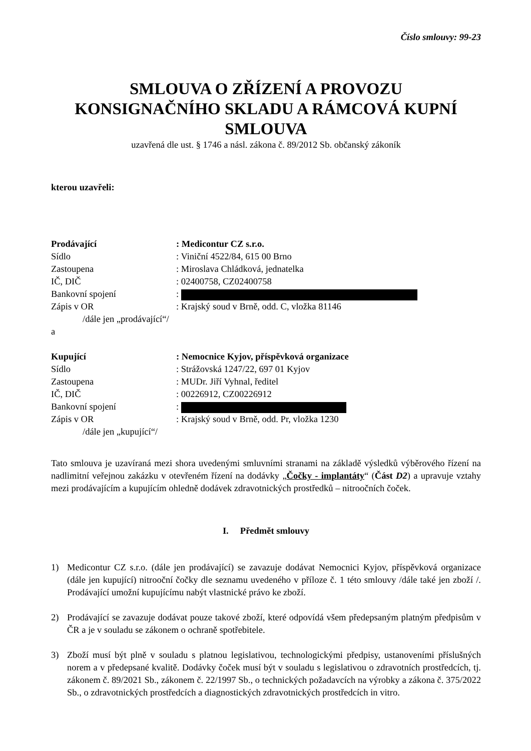Číslo smlouvy: 99-23
SMLOUVA O ZŘÍZENÍ A PROVOZU
KONSIGNAČNÍHO SKLADU A RÁMCOVÁ KUPNÍ
SMLOUVA
uzavřená dle ust. § 1746 a násl. zákona č. 89/2012 Sb. občanský zákoník
kterou uzavřeli:
Prodávající: Medicontur CZ s.r.o.
Sídlo: Viniční 4522/84, 615 00 Brno
Zastoupena: Miroslava Chládková, jednatelka
IČ, DIČ: 02400758, CZ02400758
Bankovní spojení:
Zápis v OR: Krajský soud v Brně, odd. C, vložka 81146
/dále jen „prodávající“/
a
Kupující: Nemocnice Kyjov, příspěvková organizace
Sídlo: Strážovská 1247/22, 697 01 Kyjov
Zastoupena: MUDr. Jiří Vyhnal, ředitel
IČ, DIČ: 00226912, CZ00226912
Bankovní spojení:
Zápis v OR: Krajský soud v Brně, odd. Pr, vložka 1230
/dále jen „kupující“/
Tato smlouva je uzavíraná mezi shora uvedenými smluvními stranami na základě výsledků výběrového řízení na nadlimitní veřejnou zakázku v otevřeném řízení na dodávky „Čočky - implantáty“ (Část D2) a upravuje vztahy mezi prodávajícím a kupujícím ohledně dodávek zdravotnických prostředků – nitroočních čoček.
I. Předmět smlouvy
1) Medicontur CZ s.r.o. (dále jen prodávající) se zavazuje dodávat Nemocnici Kyjov, příspěvková organizace (dále jen kupující) nitrooční čočky dle seznamu uvedeného v příloze č. 1 této smlouvy /dále také jen zboží /. Prodávající umožní kupujícímu nabýt vlastnické právo ke zboží.
2) Prodávající se zavazuje dodávat pouze takové zboží, které odpovídá všem předepsaným platným předpisům v ČR a je v souladu se zákonem o ochraně spotřebitele.
3) Zboží musí být plně v souladu s platnou legislativou, technologickými předpisy, ustanoveními příslušných norem a v předepsané kvalitě. Dodávky čoček musí být v souladu s legislativou o zdravotních prostředcích, tj. zákonem č. 89/2021 Sb., zákonem č. 22/1997 Sb., o technických požadavcích na výrobky a zákona č. 375/2022 Sb., o zdravotnických prostředcích a diagnostických zdravotnických prostředcích in vitro.